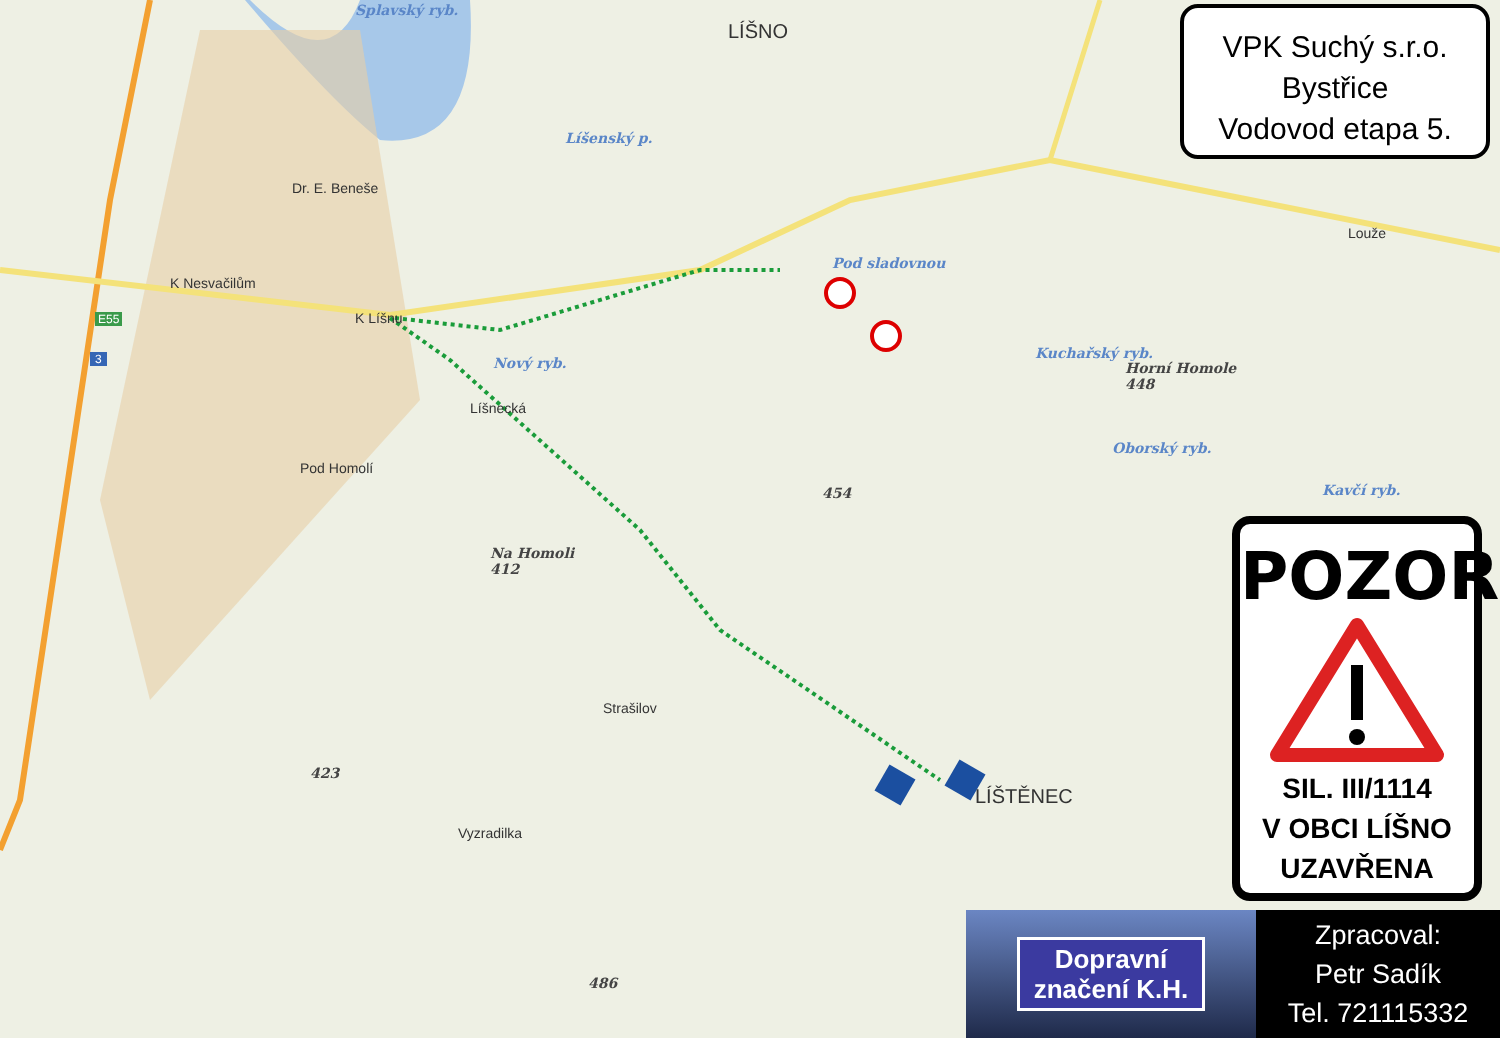LÍŠNO
Splavský ryb.
Líšenský p.
Pod sladovnou
Nový ryb.
K Nesvačilům
K Líšnu
Líšnecká
Dr. E. Beneše
Pod Homolí
Kuchařský ryb.
Horní Homole
448
Oborský ryb.
Kavčí ryb.
Louže
454
Na Homoli
412
Strašilov
423
Vyzradilka
LÍŠTĚNEC
486
E55
3
VPK Suchý s.r.o.
Bystřice
Vodovod etapa 5.
POZOR
SIL. III/1114
V OBCI LÍŠNO
UZAVŘENA
Dopravní
značení K.H.
Zpracoval:
Petr Sadík
Tel. 721115332